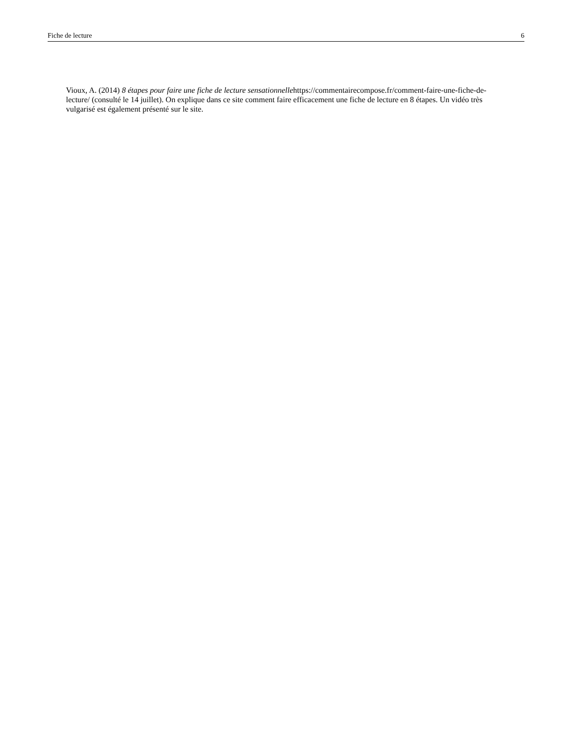Fiche de lecture 6
Vioux, A. (2014) 8 étapes pour faire une fiche de lecture sensationnellehttps://commentairecompose.fr/comment-faire-une-fiche-de-lecture/ (consulté le 14 juillet). On explique dans ce site comment faire efficacement une fiche de lecture en 8 étapes. Un vidéo très vulgarisé est également présenté sur le site.